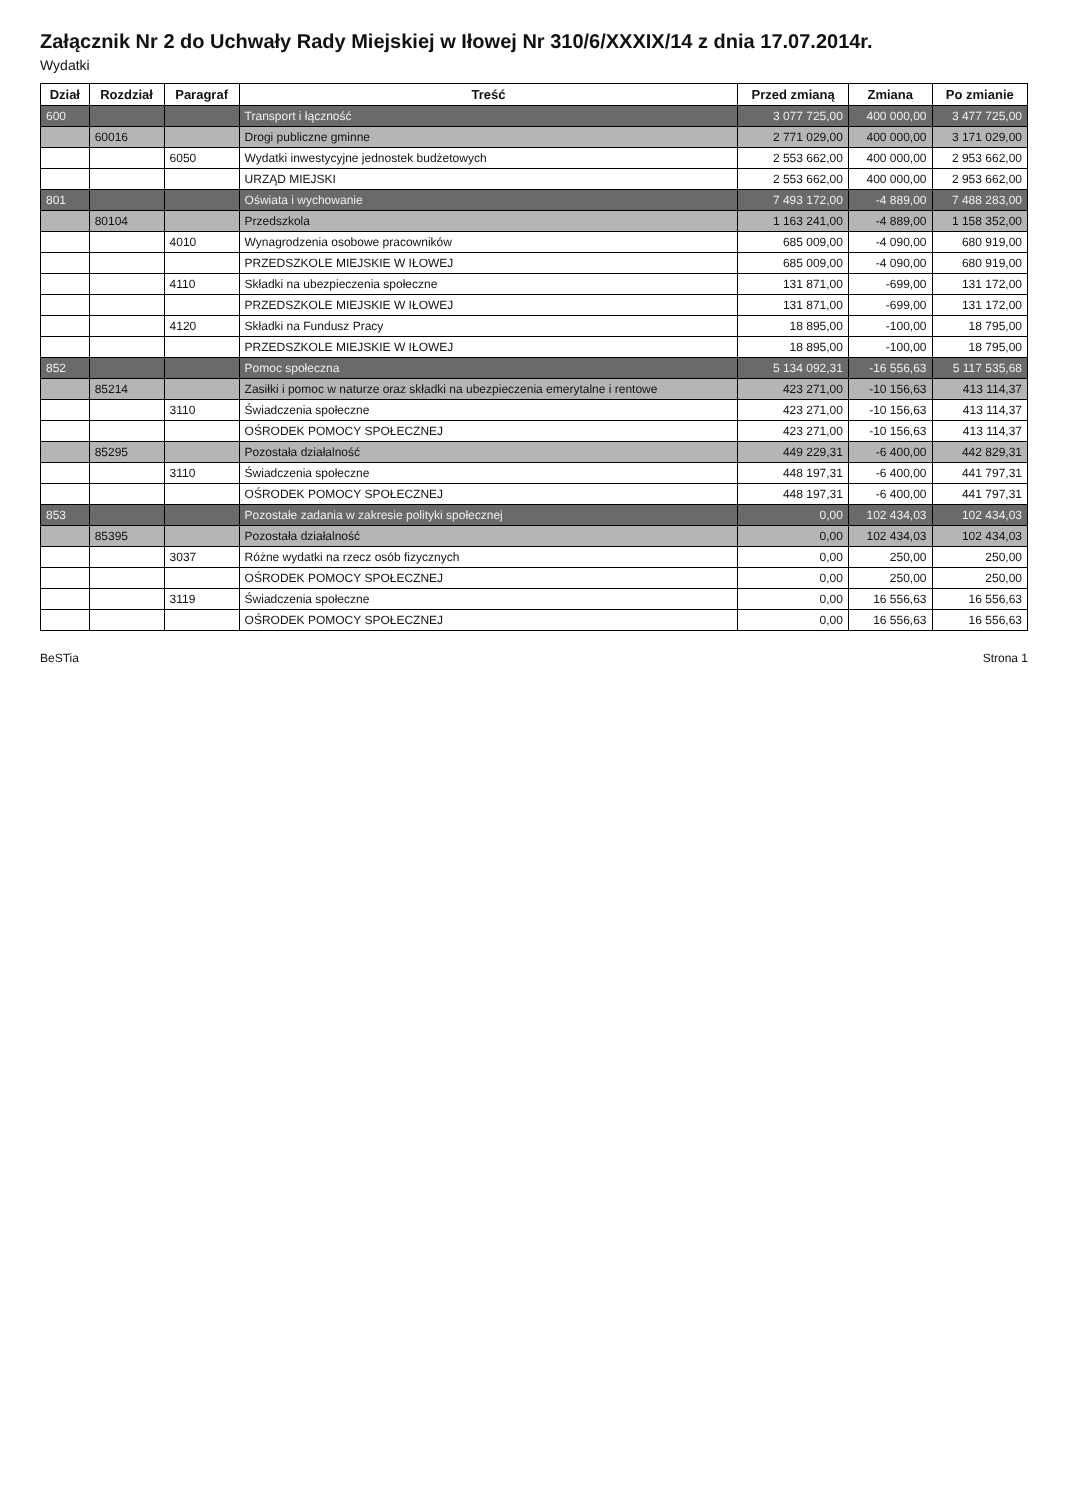Załącznik Nr 2 do Uchwały Rady Miejskiej w Iłowej Nr 310/6/XXXIX/14 z dnia 17.07.2014r.
Wydatki
| Dział | Rozdział | Paragraf | Treść | Przed zmianą | Zmiana | Po zmianie |
| --- | --- | --- | --- | --- | --- | --- |
| 600 | | | Transport i łączność | 3 077 725,00 | 400 000,00 | 3 477 725,00 |
| | 60016 | | Drogi publiczne gminne | 2 771 029,00 | 400 000,00 | 3 171 029,00 |
| | | 6050 | Wydatki inwestycyjne jednostek budżetowych | 2 553 662,00 | 400 000,00 | 2 953 662,00 |
| | | | URZĄD MIEJSKI | 2 553 662,00 | 400 000,00 | 2 953 662,00 |
| 801 | | | Oświata i wychowanie | 7 493 172,00 | -4 889,00 | 7 488 283,00 |
| | 80104 | | Przedszkola | 1 163 241,00 | -4 889,00 | 1 158 352,00 |
| | | 4010 | Wynagrodzenia osobowe pracowników | 685 009,00 | -4 090,00 | 680 919,00 |
| | | | PRZEDSZKOLE MIEJSKIE W IŁOWEJ | 685 009,00 | -4 090,00 | 680 919,00 |
| | | 4110 | Składki na ubezpieczenia społeczne | 131 871,00 | -699,00 | 131 172,00 |
| | | | PRZEDSZKOLE MIEJSKIE W IŁOWEJ | 131 871,00 | -699,00 | 131 172,00 |
| | | 4120 | Składki na Fundusz Pracy | 18 895,00 | -100,00 | 18 795,00 |
| | | | PRZEDSZKOLE MIEJSKIE W IŁOWEJ | 18 895,00 | -100,00 | 18 795,00 |
| 852 | | | Pomoc społeczna | 5 134 092,31 | -16 556,63 | 5 117 535,68 |
| | 85214 | | Zasiłki i pomoc w naturze oraz składki na ubezpieczenia emerytalne i rentowe | 423 271,00 | -10 156,63 | 413 114,37 |
| | | 3110 | Świadczenia społeczne | 423 271,00 | -10 156,63 | 413 114,37 |
| | | | OŚRODEK POMOCY SPOŁECZNEJ | 423 271,00 | -10 156,63 | 413 114,37 |
| | 85295 | | Pozostała działalność | 449 229,31 | -6 400,00 | 442 829,31 |
| | | 3110 | Świadczenia społeczne | 448 197,31 | -6 400,00 | 441 797,31 |
| | | | OŚRODEK POMOCY SPOŁECZNEJ | 448 197,31 | -6 400,00 | 441 797,31 |
| 853 | | | Pozostałe zadania w zakresie polityki społecznej | 0,00 | 102 434,03 | 102 434,03 |
| | 85395 | | Pozostała działalność | 0,00 | 102 434,03 | 102 434,03 |
| | | 3037 | Różne wydatki na rzecz osób fizycznych | 0,00 | 250,00 | 250,00 |
| | | | OŚRODEK POMOCY SPOŁECZNEJ | 0,00 | 250,00 | 250,00 |
| | | 3119 | Świadczenia społeczne | 0,00 | 16 556,63 | 16 556,63 |
| | | | OŚRODEK POMOCY SPOŁECZNEJ | 0,00 | 16 556,63 | 16 556,63 |
BeSTia Strona 1